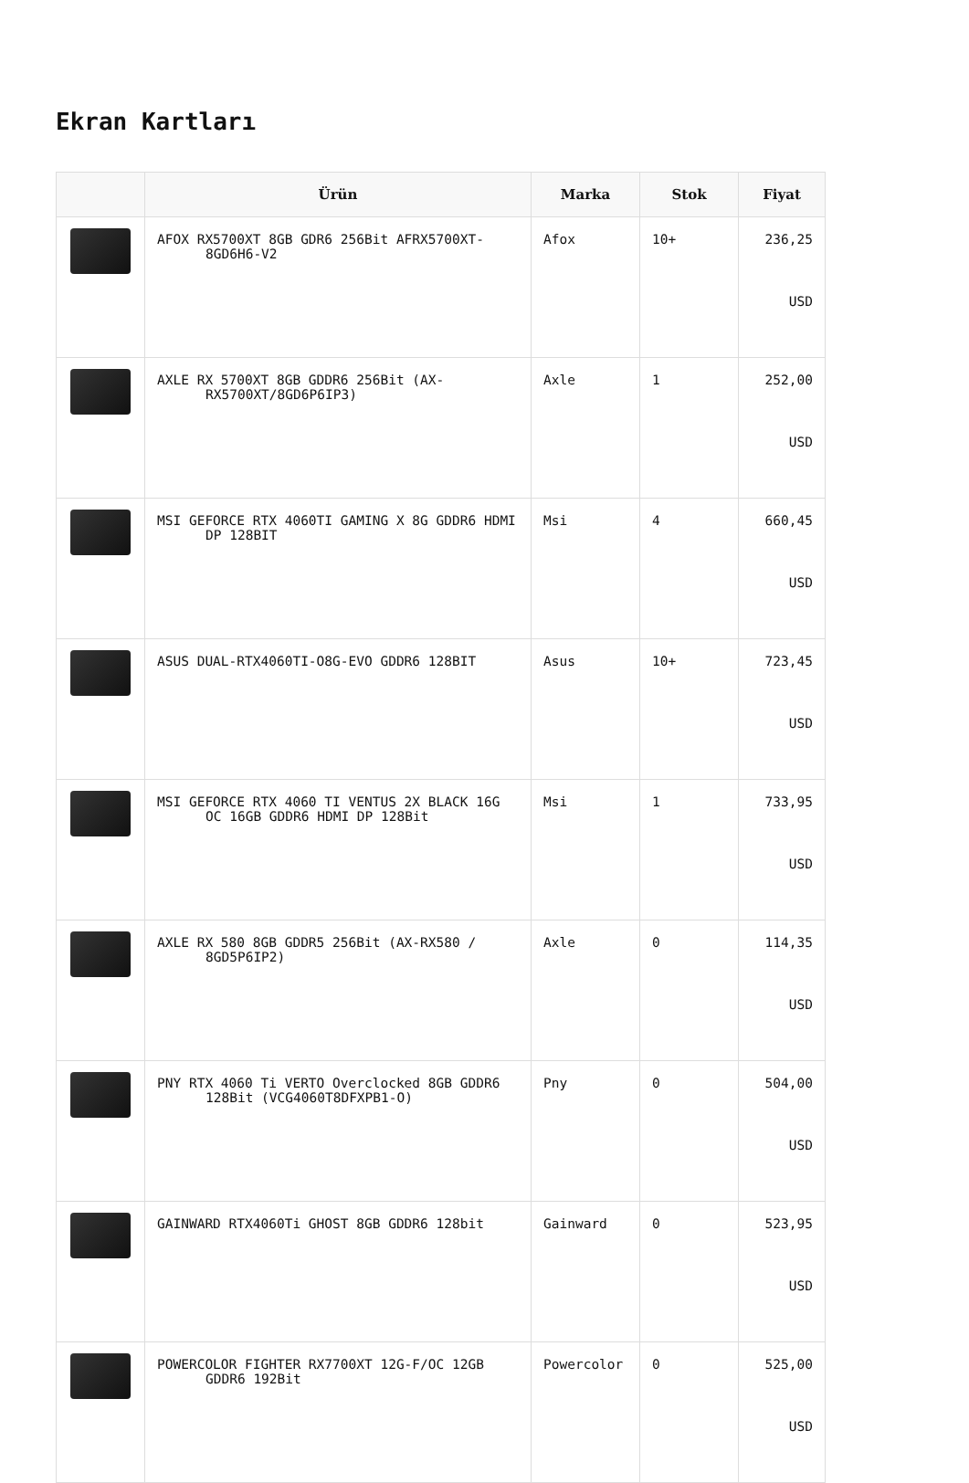Ekran Kartları
| | Ürün | Marka | Stok | Fiyat |
| --- | --- | --- | --- | --- |
| | AFOX RX5700XT 8GB GDR6 256Bit AFRX5700XT-8GD6H6-V2 | Afox | 10+ | 236,25 USD |
| | AXLE RX 5700XT 8GB GDDR6 256Bit (AX-RX5700XT/8GD6P6IP3) | Axle | 1 | 252,00 USD |
| | MSI GEFORCE RTX 4060TI GAMING X 8G GDDR6 HDMI DP 128BIT | Msi | 4 | 660,45 USD |
| | ASUS DUAL-RTX4060TI-O8G-EVO GDDR6 128BIT | Asus | 10+ | 723,45 USD |
| | MSI GEFORCE RTX 4060 TI VENTUS 2X BLACK 16G OC 16GB GDDR6 HDMI DP 128Bit | Msi | 1 | 733,95 USD |
| | AXLE RX 580 8GB GDDR5 256Bit (AX-RX580 / 8GD5P6IP2) | Axle | 0 | 114,35 USD |
| | PNY RTX 4060 Ti VERTO Overclocked 8GB GDDR6 128Bit (VCG4060T8DFXPB1-O) | Pny | 0 | 504,00 USD |
| | GAINWARD RTX4060Ti GHOST 8GB GDDR6 128bit | Gainward | 0 | 523,95 USD |
| | POWERCOLOR FIGHTER RX7700XT 12G-F/OC 12GB GDDR6 192Bit | Powercolor | 0 | 525,00 USD |